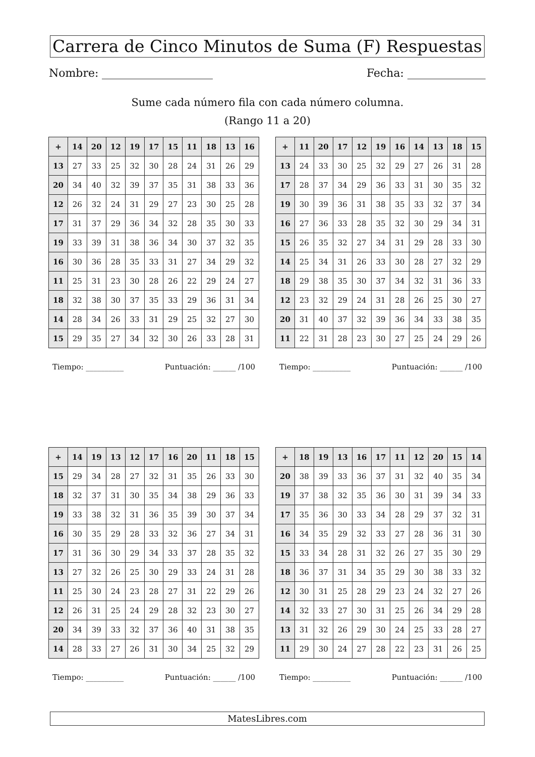Carrera de Cinco Minutos de Suma (F) Respuestas
Nombre: Fecha:
Sume cada número fila con cada número columna.
(Rango 11 a 20)
| + | 14 | 20 | 12 | 19 | 17 | 15 | 11 | 18 | 13 | 16 |
| --- | --- | --- | --- | --- | --- | --- | --- | --- | --- | --- |
| 13 | 27 | 33 | 25 | 32 | 30 | 28 | 24 | 31 | 26 | 29 |
| 20 | 34 | 40 | 32 | 39 | 37 | 35 | 31 | 38 | 33 | 36 |
| 12 | 26 | 32 | 24 | 31 | 29 | 27 | 23 | 30 | 25 | 28 |
| 17 | 31 | 37 | 29 | 36 | 34 | 32 | 28 | 35 | 30 | 33 |
| 19 | 33 | 39 | 31 | 38 | 36 | 34 | 30 | 37 | 32 | 35 |
| 16 | 30 | 36 | 28 | 35 | 33 | 31 | 27 | 34 | 29 | 32 |
| 11 | 25 | 31 | 23 | 30 | 28 | 26 | 22 | 29 | 24 | 27 |
| 18 | 32 | 38 | 30 | 37 | 35 | 33 | 29 | 36 | 31 | 34 |
| 14 | 28 | 34 | 26 | 33 | 31 | 29 | 25 | 32 | 27 | 30 |
| 15 | 29 | 35 | 27 | 34 | 32 | 30 | 26 | 33 | 28 | 31 |
Tiempo: __________ Puntuación: ______ /100
| + | 11 | 20 | 17 | 12 | 19 | 16 | 14 | 13 | 18 | 15 |
| --- | --- | --- | --- | --- | --- | --- | --- | --- | --- | --- |
| 13 | 24 | 33 | 30 | 25 | 32 | 29 | 27 | 26 | 31 | 28 |
| 17 | 28 | 37 | 34 | 29 | 36 | 33 | 31 | 30 | 35 | 32 |
| 19 | 30 | 39 | 36 | 31 | 38 | 35 | 33 | 32 | 37 | 34 |
| 16 | 27 | 36 | 33 | 28 | 35 | 32 | 30 | 29 | 34 | 31 |
| 15 | 26 | 35 | 32 | 27 | 34 | 31 | 29 | 28 | 33 | 30 |
| 14 | 25 | 34 | 31 | 26 | 33 | 30 | 28 | 27 | 32 | 29 |
| 18 | 29 | 38 | 35 | 30 | 37 | 34 | 32 | 31 | 36 | 33 |
| 12 | 23 | 32 | 29 | 24 | 31 | 28 | 26 | 25 | 30 | 27 |
| 20 | 31 | 40 | 37 | 32 | 39 | 36 | 34 | 33 | 38 | 35 |
| 11 | 22 | 31 | 28 | 23 | 30 | 27 | 25 | 24 | 29 | 26 |
Tiempo: __________ Puntuación: ______ /100
| + | 14 | 19 | 13 | 12 | 17 | 16 | 20 | 11 | 18 | 15 |
| --- | --- | --- | --- | --- | --- | --- | --- | --- | --- | --- |
| 15 | 29 | 34 | 28 | 27 | 32 | 31 | 35 | 26 | 33 | 30 |
| 18 | 32 | 37 | 31 | 30 | 35 | 34 | 38 | 29 | 36 | 33 |
| 19 | 33 | 38 | 32 | 31 | 36 | 35 | 39 | 30 | 37 | 34 |
| 16 | 30 | 35 | 29 | 28 | 33 | 32 | 36 | 27 | 34 | 31 |
| 17 | 31 | 36 | 30 | 29 | 34 | 33 | 37 | 28 | 35 | 32 |
| 13 | 27 | 32 | 26 | 25 | 30 | 29 | 33 | 24 | 31 | 28 |
| 11 | 25 | 30 | 24 | 23 | 28 | 27 | 31 | 22 | 29 | 26 |
| 12 | 26 | 31 | 25 | 24 | 29 | 28 | 32 | 23 | 30 | 27 |
| 20 | 34 | 39 | 33 | 32 | 37 | 36 | 40 | 31 | 38 | 35 |
| 14 | 28 | 33 | 27 | 26 | 31 | 30 | 34 | 25 | 32 | 29 |
Tiempo: __________ Puntuación: ______ /100
| + | 18 | 19 | 13 | 16 | 17 | 11 | 12 | 20 | 15 | 14 |
| --- | --- | --- | --- | --- | --- | --- | --- | --- | --- | --- |
| 20 | 38 | 39 | 33 | 36 | 37 | 31 | 32 | 40 | 35 | 34 |
| 19 | 37 | 38 | 32 | 35 | 36 | 30 | 31 | 39 | 34 | 33 |
| 17 | 35 | 36 | 30 | 33 | 34 | 28 | 29 | 37 | 32 | 31 |
| 16 | 34 | 35 | 29 | 32 | 33 | 27 | 28 | 36 | 31 | 30 |
| 15 | 33 | 34 | 28 | 31 | 32 | 26 | 27 | 35 | 30 | 29 |
| 18 | 36 | 37 | 31 | 34 | 35 | 29 | 30 | 38 | 33 | 32 |
| 12 | 30 | 31 | 25 | 28 | 29 | 23 | 24 | 32 | 27 | 26 |
| 14 | 32 | 33 | 27 | 30 | 31 | 25 | 26 | 34 | 29 | 28 |
| 13 | 31 | 32 | 26 | 29 | 30 | 24 | 25 | 33 | 28 | 27 |
| 11 | 29 | 30 | 24 | 27 | 28 | 22 | 23 | 31 | 26 | 25 |
Tiempo: __________ Puntuación: ______ /100
MatesLibres.com